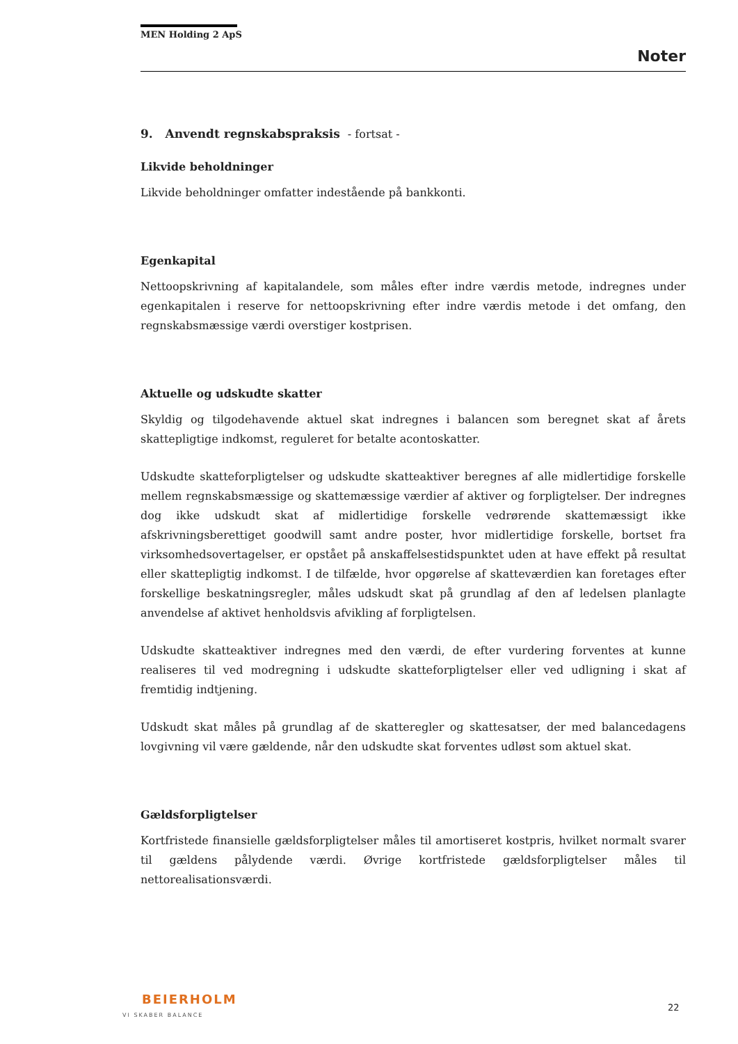MEN Holding 2 ApS
Noter
9. Anvendt regnskabspraksis - fortsat -
Likvide beholdninger
Likvide beholdninger omfatter indestående på bankkonti.
Egenkapital
Nettoopskrivning af kapitalandele, som måles efter indre værdis metode, indregnes under egenkapitalen i reserve for nettoopskrivning efter indre værdis metode i det omfang, den regnskabsmæssige værdi overstiger kostprisen.
Aktuelle og udskudte skatter
Skyldig og tilgodehavende aktuel skat indregnes i balancen som beregnet skat af årets skattepligtige indkomst, reguleret for betalte acontoskatter.
Udskudte skatteforpligtelser og udskudte skatteaktiver beregnes af alle midlertidige forskelle mellem regnskabsmæssige og skattemæssige værdier af aktiver og forpligtelser. Der indregnes dog ikke udskudt skat af midlertidige forskelle vedrørende skattemæssigt ikke afskrivningsberettiget goodwill samt andre poster, hvor midlertidige forskelle, bortset fra virksomhedsovertagelser, er opstået på anskaffelsestidspunktet uden at have effekt på resultat eller skattepligtig indkomst. I de tilfælde, hvor opgørelse af skatteværdien kan foretages efter forskellige beskatningsregler, måles udskudt skat på grundlag af den af ledelsen planlagte anvendelse af aktivet henholdsvis afvikling af forpligtelsen.
Udskudte skatteaktiver indregnes med den værdi, de efter vurdering forventes at kunne realiseres til ved modregning i udskudte skatteforpligtelser eller ved udligning i skat af fremtidig indtjening.
Udskudt skat måles på grundlag af de skatteregler og skattesatser, der med balancedagens lovgivning vil være gældende, når den udskudte skat forventes udløst som aktuel skat.
Gældsforpligtelser
Kortfristede finansielle gældsforpligtelser måles til amortiseret kostpris, hvilket normalt svarer til gældens pålydende værdi. Øvrige kortfristede gældsforpligtelser måles til nettorealisationsværdi.
BEIERHOLM
VI SKABER BALANCE
22